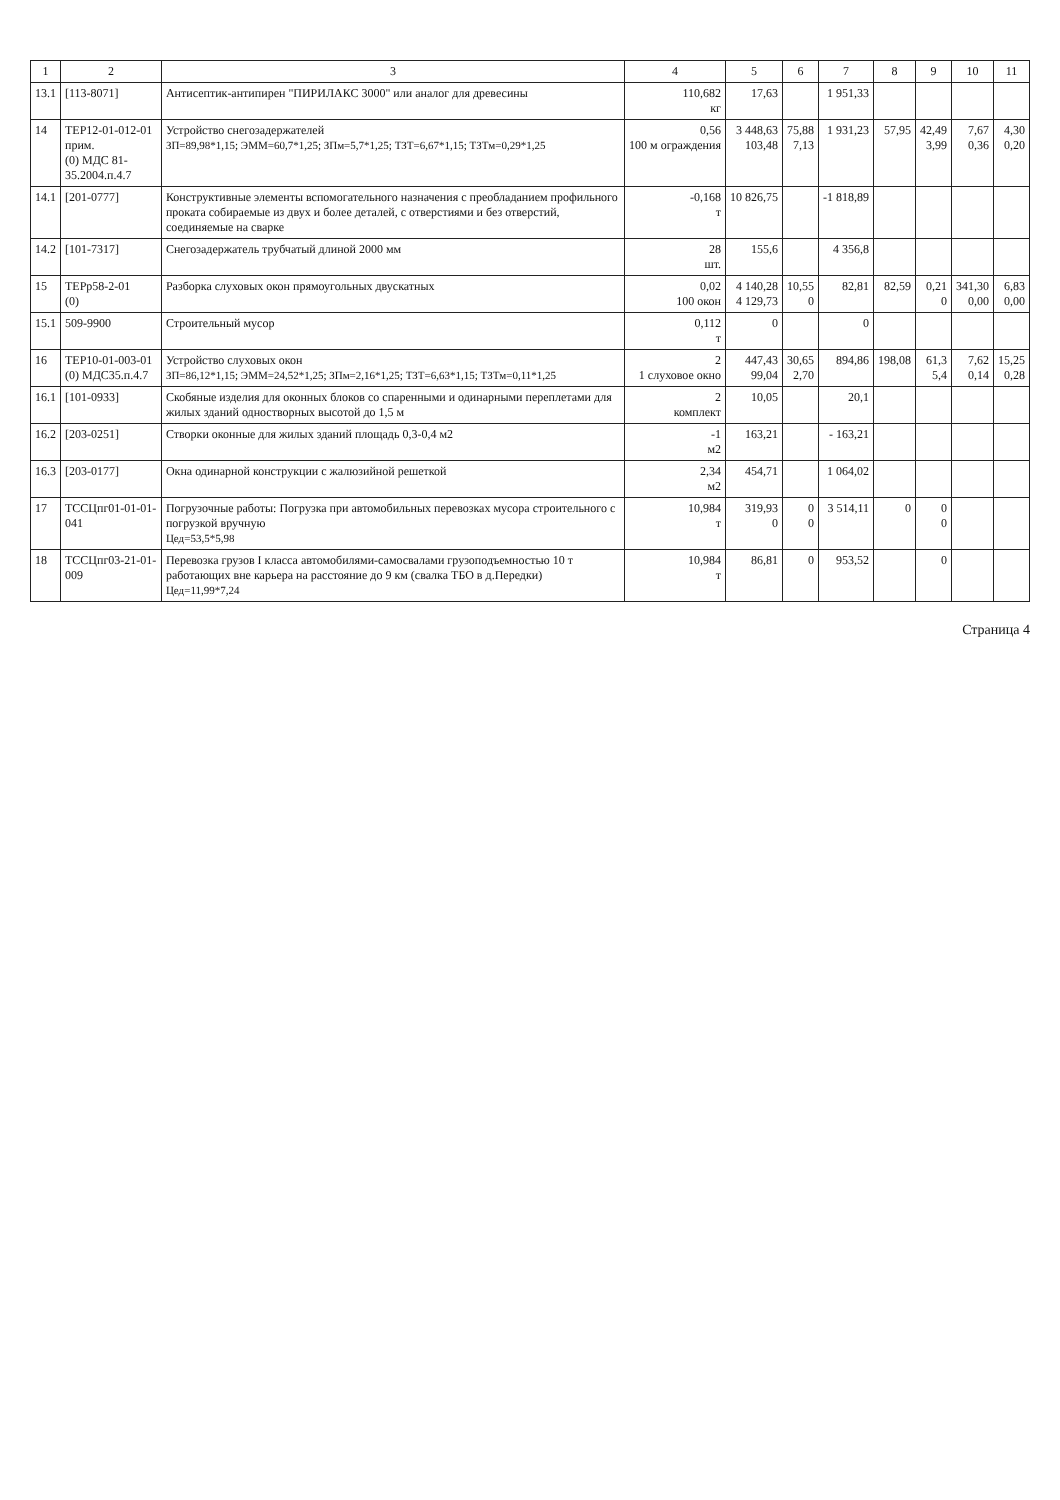| 1 | 2 | 3 | 4 | 5 | 6 | 7 | 8 | 9 | 10 | 11 |
| --- | --- | --- | --- | --- | --- | --- | --- | --- | --- | --- |
| 13.1 | [113-8071] | Антисептик-антипирен "ПИРИЛАКС 3000" или аналог для древесины | 110,682 кг | 17,63 | | 1 951,33 | | | | |
| 14 | ТЕР12-01-012-01 прим. (0) МДС 81-35.2004.п.4.7 | Устройство снегозадержателей ЗП=89,98*1,15; ЭММ=60,7*1,25; ЗПм=5,7*1,25; ТЗТ=6,67*1,15; ТЗТм=0,29*1,25 | 0,56 100 м ограждения | 3 448,63 103,48 | 75,88 7,13 | 1 931,23 | 57,95 | 42,49 3,99 | 7,67 0,36 | 4,30 0,20 |
| 14.1 | [201-0777] | Конструктивные элементы вспомогательного назначения с преобладанием профильного проката собираемые из двух и более деталей, с отверстиями и без отверстий, соединяемые на сварке | -0,168 т | 10 826,75 | | -1 818,89 | | | | |
| 14.2 | [101-7317] | Снегозадержатель трубчатый длиной 2000 мм | 28 шт. | 155,6 | | 4 356,8 | | | | |
| 15 | ТЕРр58-2-01 (0) | Разборка слуховых окон прямоугольных двускатных | 0,02 100 окон | 4 140,28 4 129,73 | 10,55 0 | 82,81 | 82,59 | 0,21 0 | 341,30 0,00 | 6,83 0,00 |
| 15.1 | 509-9900 | Строительный мусор | 0,112 т | 0 | | 0 | | | | |
| 16 | ТЕР10-01-003-01 (0) МДС35.п.4.7 | Устройство слуховых окон ЗП=86,12*1,15; ЭММ=24,52*1,25; ЗПм=2,16*1,25; ТЗТ=6,63*1,15; ТЗТм=0,11*1,25 | 2 1 слуховое окно | 447,43 99,04 | 30,65 2,70 | 894,86 | 198,08 | 61,3 5,4 | 7,62 0,14 | 15,25 0,28 |
| 16.1 | [101-0933] | Скобяные изделия для оконных блоков со спаренными и одинарными переплетами для жилых зданий одностворных высотой до 1,5 м | 2 комплект | 10,05 | | 20,1 | | | | |
| 16.2 | [203-0251] | Створки оконные для жилых зданий площадь 0,3-0,4 м2 | -1 м2 | 163,21 | | - 163,21 | | | | |
| 16.3 | [203-0177] | Окна одинарной конструкции с жалюзийной решеткой | 2,34 м2 | 454,71 | | 1 064,02 | | | | |
| 17 | ТССЦпг01-01-01-041 | Погрузочные работы: Погрузка при автомобильных перевозках мусора строительного с погрузкой вручную Цед=53,5*5,98 | 10,984 т | 319,93 0 | 0 0 | 3 514,11 | 0 | 0 0 | | |
| 18 | ТССЦпг03-21-01-009 | Перевозка грузов I класса автомобилями-самосвалами грузоподъемностью 10 т работающих вне карьера на расстояние до 9 км (свалка ТБО в д.Передки) Цед=11,99*7,24 | 10,984 т | 86,81 | 0 | 953,52 | | 0 | | |
Страница 4